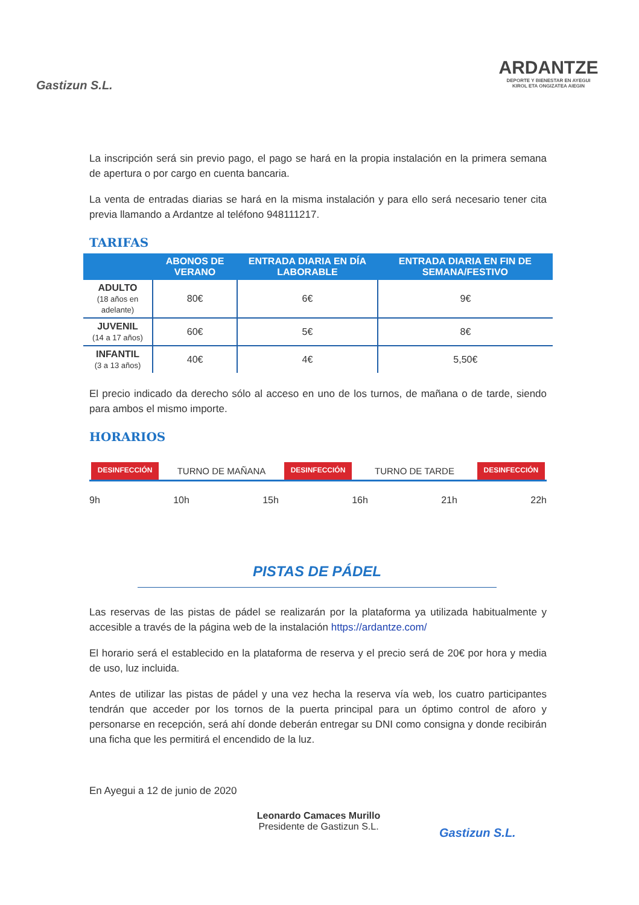Gastizun S.L.
ARDANTZE
DEPORTE Y BIENESTAR EN AYEGUI
KIROL ETA ONGIZATEA AIEGIN
La inscripción será sin previo pago, el pago se hará en la propia instalación en la primera semana de apertura o por cargo en cuenta bancaria.
La venta de entradas diarias se hará en la misma instalación y para ello será necesario tener cita previa llamando a Ardantze al teléfono 948111217.
TARIFAS
| | ABONOS DE VERANO | ENTRADA DIARIA EN DÍA LABORABLE | ENTRADA DIARIA EN FIN DE SEMANA/FESTIVO |
| --- | --- | --- | --- |
| ADULTO (18 años en adelante) | 80€ | 6€ | 9€ |
| JUVENIL (14 a 17 años) | 60€ | 5€ | 8€ |
| INFANTIL (3 a 13 años) | 40€ | 4€ | 5,50€ |
El precio indicado da derecho sólo al acceso en uno de los turnos, de mañana o de tarde, siendo para ambos el mismo importe.
HORARIOS
DESINFECCIÓN TURNO DE MAÑANA DESINFECCIÓN TURNO DE TARDE DESINFECCIÓN
9h 10h 15h 16h 21h 22h
PISTAS DE PÁDEL
Las reservas de las pistas de pádel se realizarán por la plataforma ya utilizada habitualmente y accesible a través de la página web de la instalación https://ardantze.com/
El horario será el establecido en la plataforma de reserva y el precio será de 20€ por hora y media de uso, luz incluida.
Antes de utilizar las pistas de pádel y una vez hecha la reserva vía web, los cuatro participantes tendrán que acceder por los tornos de la puerta principal para un óptimo control de aforo y personarse en recepción, será ahí donde deberán entregar su DNI como consigna y donde recibirán una ficha que les permitirá el encendido de la luz.
En Ayegui a 12 de junio de 2020
Leonardo Camaces Murillo
Presidente de Gastizun S.L.
Gastizun S.L.